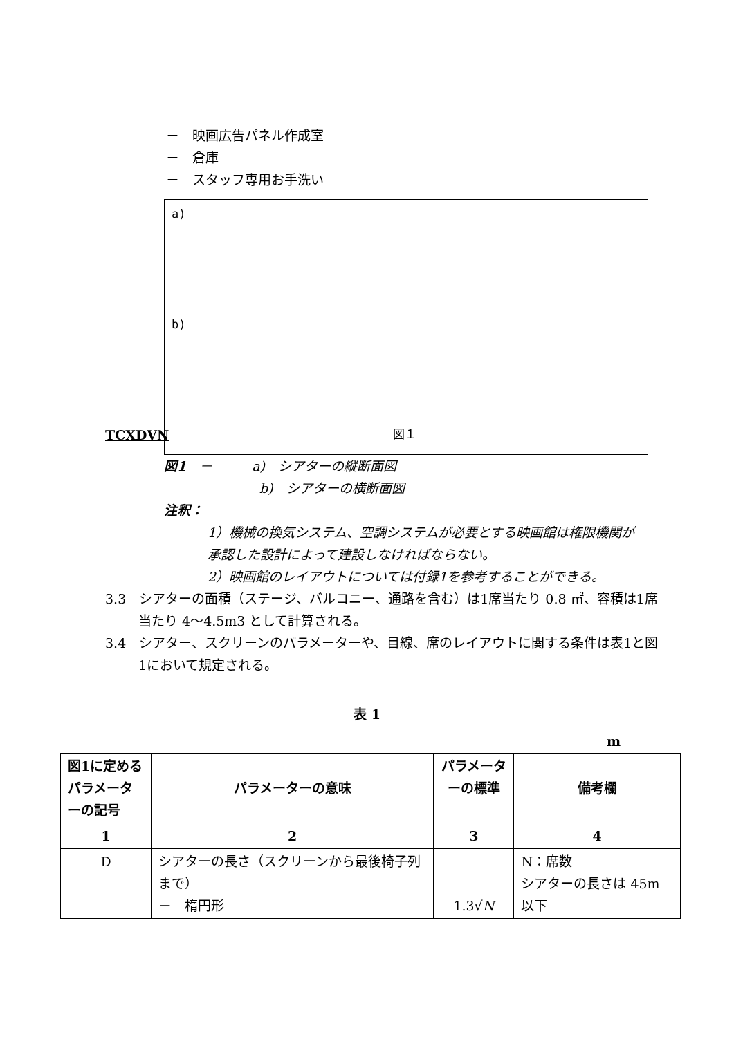－　映画広告パネル作成室
－　倉庫
－　スタッフ専用お手洗い
a)
b)
図１
TCXDVN
図1　－　　　a)　シアターの縦断面図
b)　シアターの横断面図
注釈：
1）機械の換気システム、空調システムが必要とする映画館は権限機関が承認した設計によって建設しなければならない。
2）映画館のレイアウトについては付録1を参考することができる。
3.3　シアターの面積（ステージ、バルコニー、通路を含む）は1席当たり 0.8 ㎡、容積は1席当たり 4～4.5m3 として計算される。
3.4　シアター、スクリーンのパラメーターや、目線、席のレイアウトに関する条件は表1と図1において規定される。
表 1
m
| 図1に定めるパラメーターの記号 | パラメーターの意味 | パラメーターの標準 | 備考欄 |
| --- | --- | --- | --- |
| 1 | 2 | 3 | 4 |
| D | シアターの長さ（スクリーンから最後椅子列まで） － 楕円形 | 1.3√ N | N：席数 シアターの長さは 45m 以下 |